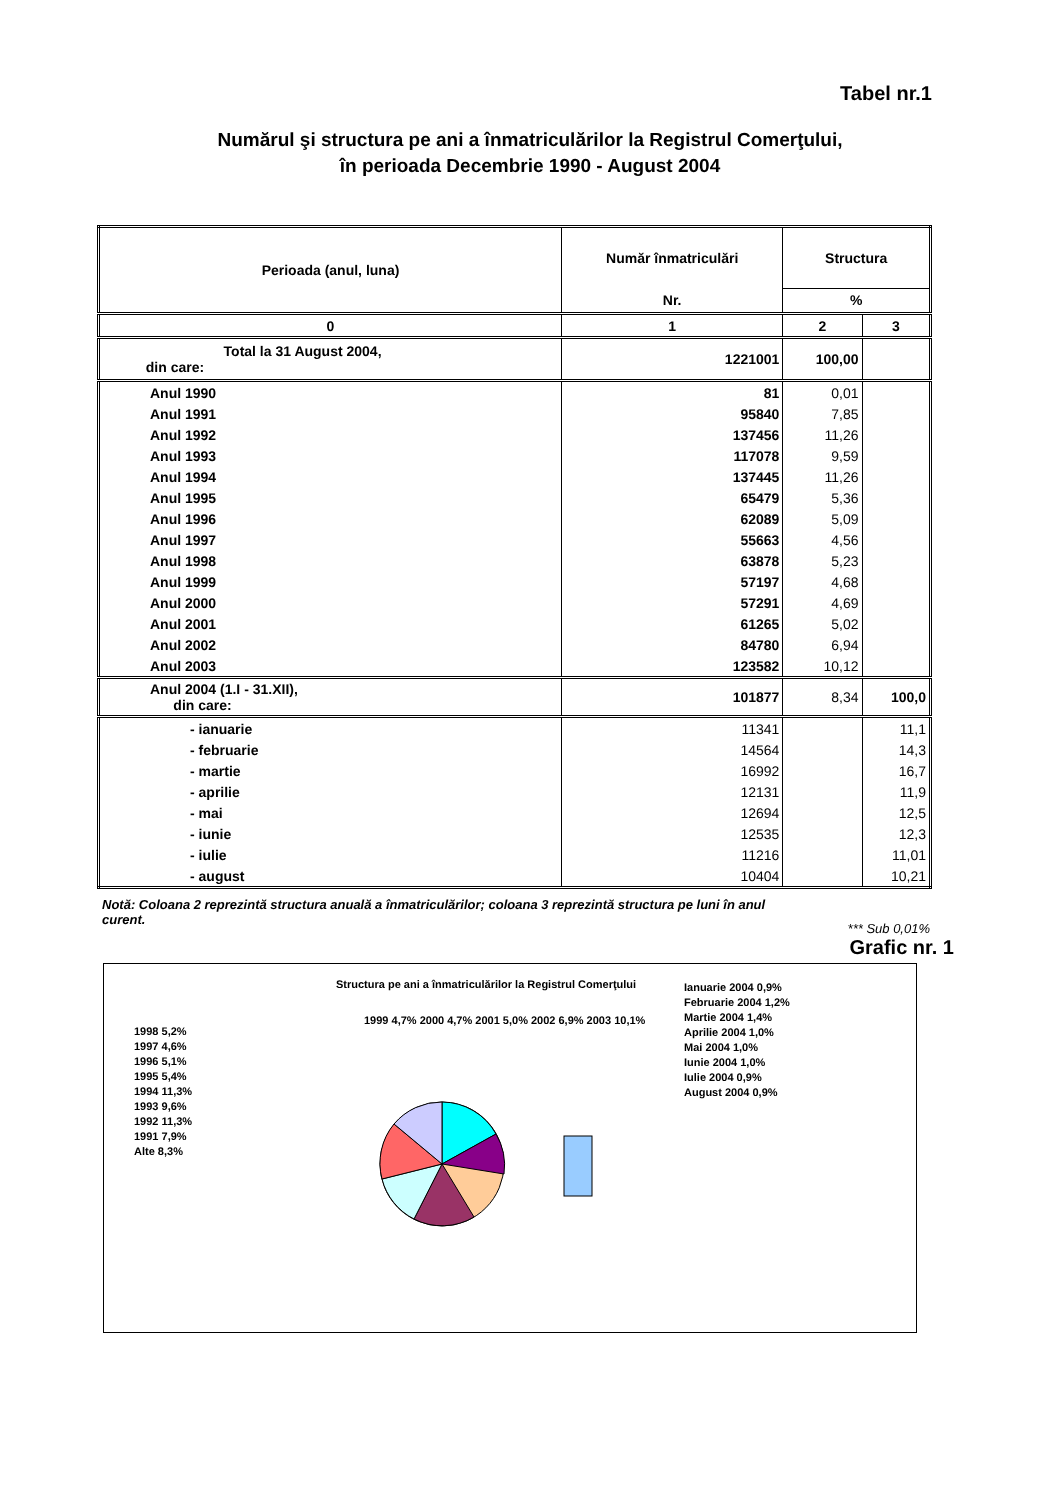Tabel nr.1
Numărul şi structura pe ani a înmatriculărilor la Registrul Comerţului,
în perioada Decembrie 1990 - August 2004
| Perioada (anul, luna) | Număr înmatriculări | Structura | |
| --- | --- | --- | --- |
| | Nr. | % | |
| 0 | 1 | 2 | 3 |
| Total la 31 August 2004, din care: | 1221001 | 100,00 | |
| Anul 1990 | 81 | 0,01 | |
| Anul 1991 | 95840 | 7,85 | |
| Anul 1992 | 137456 | 11,26 | |
| Anul 1993 | 117078 | 9,59 | |
| Anul 1994 | 137445 | 11,26 | |
| Anul 1995 | 65479 | 5,36 | |
| Anul 1996 | 62089 | 5,09 | |
| Anul 1997 | 55663 | 4,56 | |
| Anul 1998 | 63878 | 5,23 | |
| Anul 1999 | 57197 | 4,68 | |
| Anul 2000 | 57291 | 4,69 | |
| Anul 2001 | 61265 | 5,02 | |
| Anul 2002 | 84780 | 6,94 | |
| Anul 2003 | 123582 | 10,12 | |
| Anul 2004 (1.I - 31.XII), din care: | 101877 | 8,34 | 100,0 |
| - ianuarie | 11341 | | 11,1 |
| - februarie | 14564 | | 14,3 |
| - martie | 16992 | | 16,7 |
| - aprilie | 12131 | | 11,9 |
| - mai | 12694 | | 12,5 |
| - iunie | 12535 | | 12,3 |
| - iulie | 11216 | | 11,01 |
| - august | 10404 | | 10,21 |
Notă: Coloana 2 reprezintă structura anuală a înmatriculărilor; coloana 3 reprezintă structura pe luni în anul curent.
*** Sub 0,01%
Grafic nr. 1
Structura pe ani a înmatriculărilor la Registrul Comerţului
Ianuarie 2004 0,9%
Februarie 2004 1,2%
Martie 2004 1,4%
Aprilie 2004 1,0%
Mai 2004 1,0%
Iunie 2004 1,0%
Iulie 2004 0,9%
August 2004 0,9%
1998 5,2%
1997 4,6%
1996 5,1%
1995 5,4%
1994 11,3%
1993 9,6%
1992 11,3%
1991 7,9%
Alte 8,3%
1999 4,7% 2000 4,7% 2001 5,0% 2002 6,9% 2003 10,1%